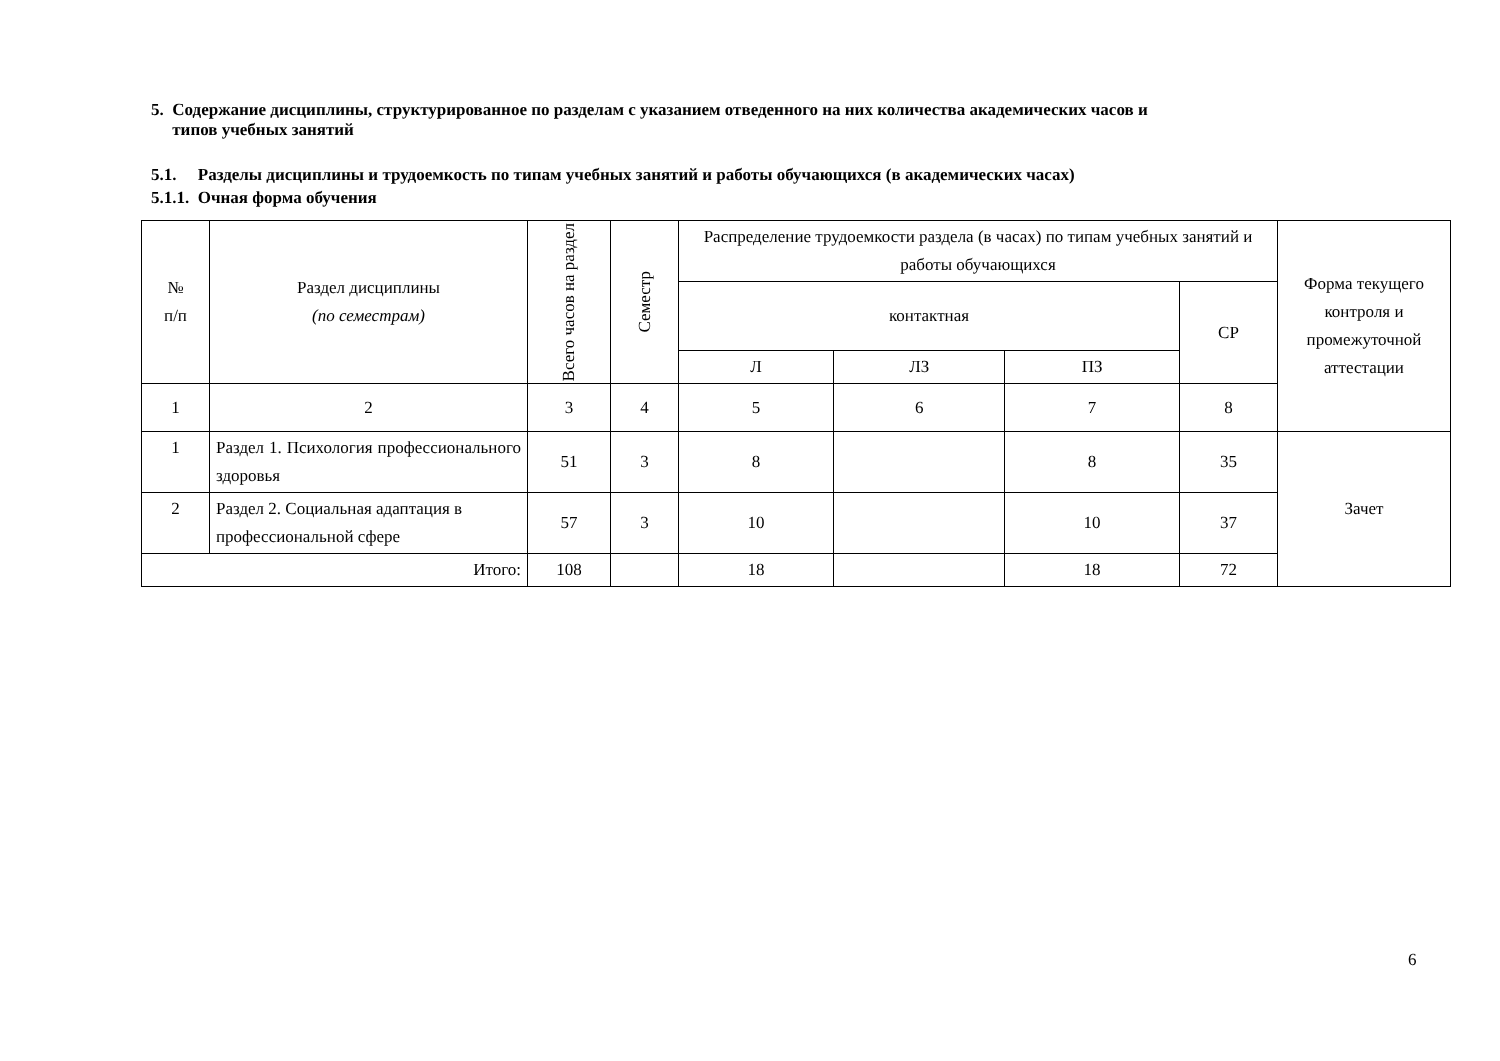5. Содержание дисциплины, структурированное по разделам с указанием отведенного на них количества академических часов и
типов учебных занятий
5.1. Разделы дисциплины и трудоемкость по типам учебных занятий и работы обучающихся (в академических часах)
5.1.1. Очная форма обучения
| № п/п | Раздел дисциплины (по семестрам) | Всего часов на раздел | Семестр | Распределение трудоемкости раздела (в часах) по типам учебных занятий и работы обучающихся | | | | Форма текущего контроля и промежуточной аттестации |
| --- | --- | --- | --- | --- | --- | --- | --- | --- |
| | | | | контактная | | | СР | |
| | | | | Л | ЛЗ | ПЗ | | |
| 1 | 2 | 3 | 4 | 5 | 6 | 7 | 8 | |
| 1 | Раздел 1. Психология профессионального здоровья | 51 | 3 | 8 | | 8 | 35 | Зачет |
| 2 | Раздел 2. Социальная адаптация в профессиональной сфере | 57 | 3 | 10 | | 10 | 37 | |
| Итого: | | 108 | | 18 | | 18 | 72 | |
6